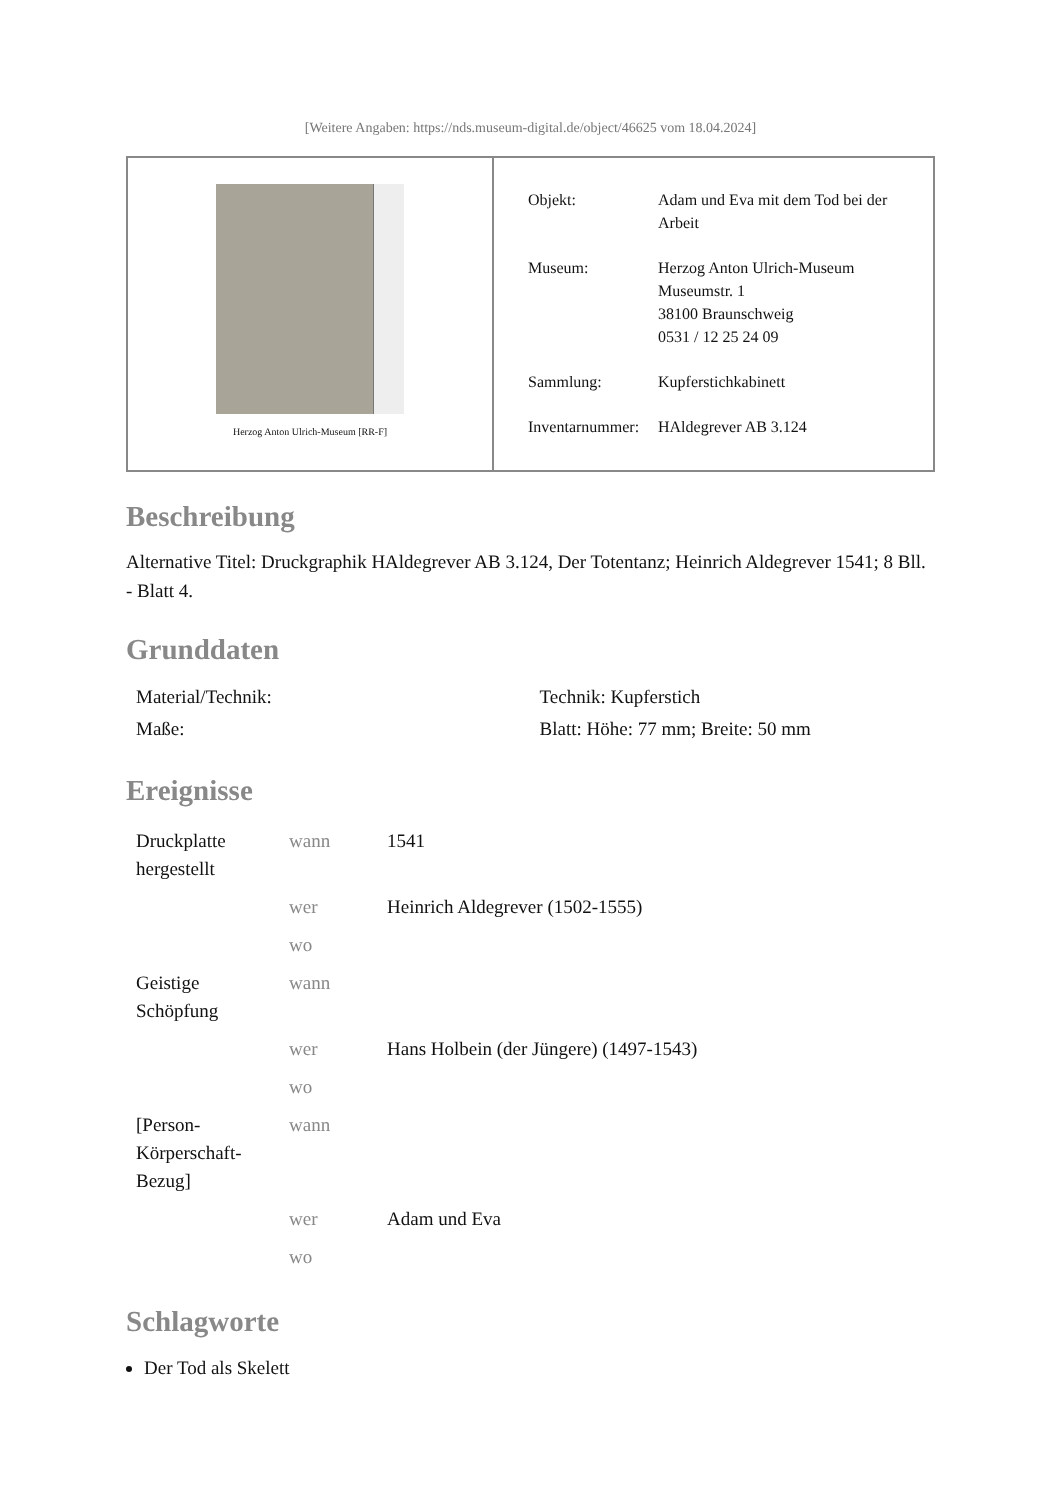[Weitere Angaben: https://nds.museum-digital.de/object/46625 vom 18.04.2024]
Herzog Anton Ulrich-Museum [RR-F]
| Objekt: | Adam und Eva mit dem Tod bei der Arbeit |
| Museum: | Herzog Anton Ulrich-Museum Museumstr. 1 38100 Braunschweig 0531 / 12 25 24 09 |
| Sammlung: | Kupferstichkabinett |
| Inventarnummer: | HAldegrever AB 3.124 |
Beschreibung
Alternative Titel: Druckgraphik HAldegrever AB 3.124, Der Totentanz; Heinrich Aldegrever 1541; 8 Bll. - Blatt 4.
Grunddaten
| Material/Technik: | Technik: Kupferstich |
| Maße: | Blatt: Höhe: 77 mm; Breite: 50 mm |
Ereignisse
| Druckplatte hergestellt | wann | 1541 |
| | wer | Heinrich Aldegrever (1502-1555) |
| | wo | |
| Geistige Schöpfung | wann | |
| | wer | Hans Holbein (der Jüngere) (1497-1543) |
| | wo | |
| [Person-Körperschaft-Bezug] | wann | |
| | wer | Adam und Eva |
| | wo | |
Schlagworte
Der Tod als Skelett